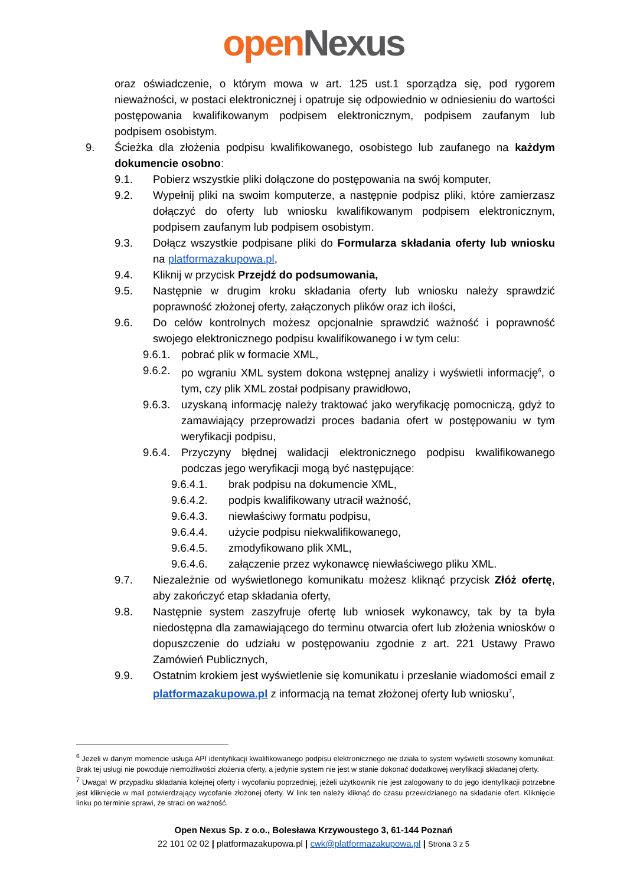open Nexus
oraz oświadczenie, o którym mowa w art. 125 ust.1 sporządza się, pod rygorem nieważności, w postaci elektronicznej i opatruje się odpowiednio w odniesieniu do wartości postępowania kwalifikowanym podpisem elektronicznym, podpisem zaufanym lub podpisem osobistym.
9. Ścieżka dla złożenia podpisu kwalifikowanego, osobistego lub zaufanego na każdym dokumencie osobno:
9.1. Pobierz wszystkie pliki dołączone do postępowania na swój komputer,
9.2. Wypełnij pliki na swoim komputerze, a następnie podpisz pliki, które zamierzasz dołączyć do oferty lub wniosku kwalifikowanym podpisem elektronicznym, podpisem zaufanym lub podpisem osobistym.
9.3. Dołącz wszystkie podpisane pliki do Formularza składania oferty lub wniosku na platformazakupowa.pl,
9.4. Kliknij w przycisk Przejdź do podsumowania,
9.5. Następnie w drugim kroku składania oferty lub wniosku należy sprawdzić poprawność złożonej oferty, załączonych plików oraz ich ilości,
9.6. Do celów kontrolnych możesz opcjonalnie sprawdzić ważność i poprawność swojego elektronicznego podpisu kwalifikowanego i w tym celu:
9.6.1.
pobrać plik w formacie XML,
9.6.2.
po wgraniu XML system dokona wstępnej analizy i wyświetli informację<sup>6</sup>, o tym, czy plik XML został podpisany prawidłowo,
9.6.3.
uzyskaną informację należy traktować jako weryfikację pomocniczą, gdyż to zamawiający przeprowadzi proces badania ofert w postępowaniu w tym weryfikacji podpisu,
9.6.4.
Przyczyny błędnej walidacji elektronicznego podpisu kwalifikowanego podczas jego weryfikacji mogą być następujące:
9.6.4.1. brak podpisu na dokumencie XML,
9.6.4.2. podpis kwalifikowany utracił ważność,
9.6.4.3. niewłaściwy formatu podpisu,
9.6.4.4. użycie podpisu niekwalifikowanego,
9.6.4.5. zmodyfikowano plik XML,
9.6.4.6. załączenie przez wykonawcę niewłaściwego pliku XML.
9.7. Niezależnie od wyświetlonego komunikatu możesz kliknąć przycisk Złóż ofertę, aby zakończyć etap składania oferty,
9.8. Następnie system zaszyfruje ofertę lub wniosek wykonawcy, tak by ta była niedostępna dla zamawiającego do terminu otwarcia ofert lub złożenia wniosków o dopuszczenie do udziału w postępowaniu zgodnie z art. 221 Ustawy Prawo Zamówień Publicznych,
9.9. Ostatnim krokiem jest wyświetlenie się komunikatu i przesłanie wiadomości email z platformazakupowa.pl z informacją na temat złożonej oferty lub wniosku<sup>7</sup>,
<sup>6</sup> Jeżeli w danym momencie usługa API identyfikacji kwalifikowanego podpisu elektronicznego nie działa to system wyświetli stosowny komunikat. Brak tej usługi nie powoduje niemożliwości złożenia oferty, a jedynie system nie jest w stanie dokonać dodatkowej weryfikacji składanej oferty.
<sup>7</sup> Uwaga! W przypadku składania kolejnej oferty i wycofaniu poprzedniej, jeżeli użytkownik nie jest zalogowany to do jego identyfikacji potrzebne jest kliknięcie w mail potwierdzający wycofanie złożonej oferty. W link ten należy kliknąć do czasu przewidzianego na składanie ofert. Kliknięcie linku po terminie sprawi, że straci on ważność.
Open Nexus Sp. z o.o., Bolesława Krzywoustego 3, 61-144 Poznań
22 101 02 02 | platformazakupowa.pl | cwk@platformazakupowa.pl | Strona 3 z 5